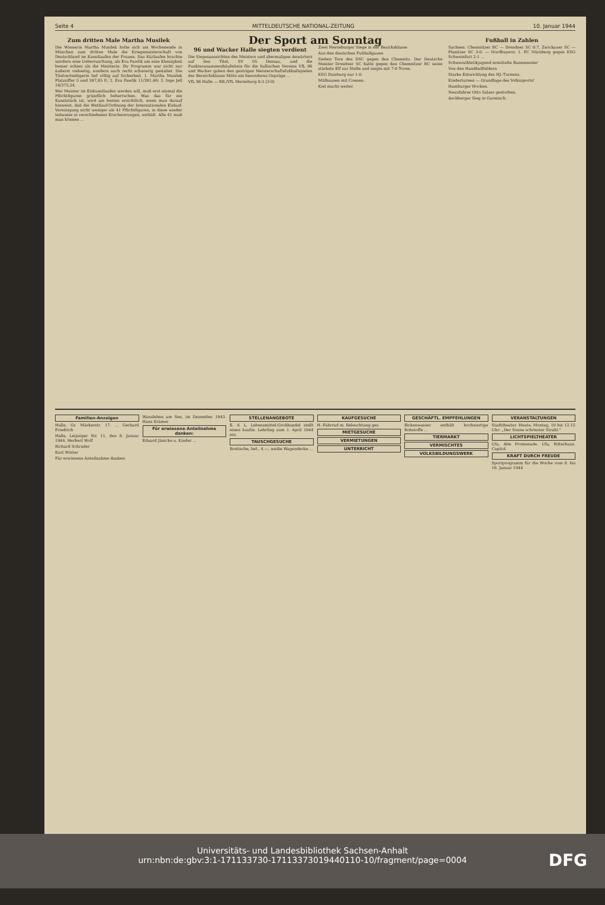Seite 4 MITTELDEUTSCHE NATIONAL-ZEITUNG 10. Januar 1944
Zum dritten Male Martha Musilek
Die Wienerin Martha Musilek holte sich am Wochenende in München zum dritten Male die Kriegsmeisterschaft von Deutschland im Kunstlaufen der Frauen. Das Kürlaufen brachte insofern eine Ueberraschung, als Eva Pawlik um eine Kleinigkeit besser schien als die Meisterin. Ihr Programm war nicht nur äußerst vielseitig, sondern auch recht schwierig gestaltet. Die Titelverteidigerin lief völlig auf Sicherheit. 1. Martha Musilek Platzziffer 5 und 387,85 P.; 2. Eva Pawlik 11/381,60; 3. Inge Jell 16/375,24.
Wer Meister im Eiskunstlaufen werden will, muß erst einmal die Pflichtfiguren gründlich beherrschen. Was das für ein Kunststück ist, wird am besten ersichtlich, wenn man darauf hinweist, daß die Wettlauf-Ordnung der Internationalen Eislauf-Vereinigung nicht weniger als 41 Pflichtfiguren, in diese wieder teilweise in verschiedenen Erschwerungen, enthält. Alle 41 muß man können ...
Der Sport am Sonntag
96 und Wacker Halle siegten verdient
Die Siegesaussichten des Meisters und abermaligen Anwärters auf den Titel, SV 05 Dessau, und die Punktezusammenhäufeitein für die hallischen Vereine VfL 96 und Wacker gaben den gestrigen Meisterschaftsfußballspielen der Bereichsklasse Mitte ein besonderes Gepräge ...
VfL 96 Halle — RB./VfL Merseburg 8:3 (3:0)
Zwei Merseburger Siege in der Bezirksklasse
Aus den deutschen Fußballgauen
Sieben Tore des DSC gegen den Chemnitz. Der Deutsche Meister Dresdner SC hatte gegen den Chemnitzer BC seine stärkste Elf zur Stelle und siegte mit 7:0 Toren.
KSG Duisburg nur 1:0.
Mülhausen mit Coenen.
Kiel macht weiter.
Fußball in Zahlen
Sachsen: Chemnitzer BC — Dresdner SC 0:7, Zwickauer SC — Planitzer SC 3:0. — Nordbayern: 1. FC Nürnberg gegen KSG Schweinfurt 2:1 ...
Schwerathletikjugend ermittelte Bannmeister
Von den Handballfeldern
Starke Entwicklung des HJ.-Turnens.
Kinderturnen — Grundlage des Volkssports!
Hamburger Hocken.
Neunfahrer Otto Salzer gestorben.
Aschberger Sieg in Garmisch.
Familien-Anzeigen
Halle, Gr. Märkerstr. 17. ... Gerhard Friedrich
Halle, Leipziger Str. 11, den 8. Januar 1944. Herbert Wolf
Richard Schrader
Kurt Winter
Für erwiesene Anteilnahme danken:
Wansleben am See, im Dezember 1943. Hans Krämer
Für erwiesene Anteilnahme danken:
Eduard Jänicke u. Kinder ...
STELLENANGEBOTE
E. d. L. Lebensmittel-Großhandel stellt einen kaufm. Lehrling zum 1. April 1944 ein.
TAUSCHGESUCHE
Brettsche, led., 4.—, weiße Wagendecke ...
KAUFGESUCHE
H.-Fahrrad m. Beleuchtung ges.
MIETGESUCHE
VERMIETUNGEN
UNTERRICHT
GESCHÄFTL. EMPFEHLUNGEN
Birkenwasser enthält hochwertige Rohstoffe ...
TIERMARKT
VERMISCHTES
VOLKSBILDUNGSWERK
VERANSTALTUNGEN
Stadttheater. Heute, Montag, 10 bis 12.15 Uhr: „Der Sonne schönster Strahl."
LICHTSPIELTHEATER
Ufa, Alte Promenade. Ufa, Ritterhaus. Capitol.
KRAFT DURCH FREUDE
Sportprogramm für die Woche vom 9. bis 16. Januar 1944
Universitäts- und Landesbibliothek Sachsen-Anhalt
urn:nbn:de:gbv:3:1-171133730-17113373019440110-10/fragment/page=0004
DFG